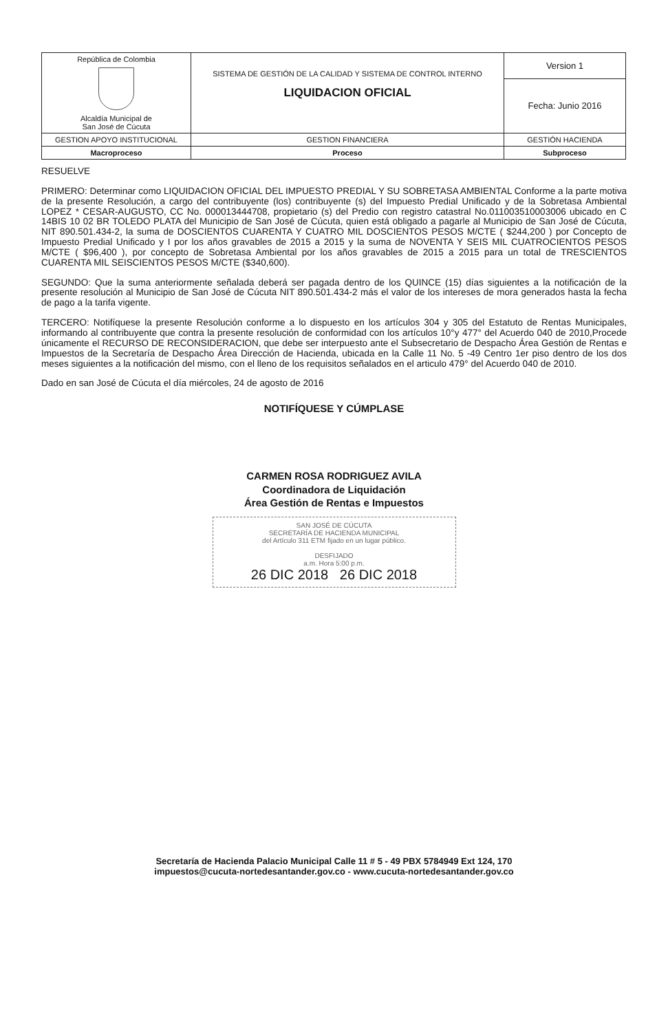| República de Colombia Alcaldía Municipal de San José de Cúcuta | SISTEMA DE GESTIÓN DE LA CALIDAD Y SISTEMA DE CONTROL INTERNO LIQUIDACION OFICIAL | Version 1 |
| | | Fecha: Junio 2016 |
| GESTION APOYO INSTITUCIONAL | GESTION FINANCIERA | GESTIÓN HACIENDA |
| Macroproceso | Proceso | Subproceso |
RESUELVE
PRIMERO: Determinar como LIQUIDACION OFICIAL DEL IMPUESTO PREDIAL Y SU SOBRETASA AMBIENTAL Conforme a la parte motiva de la presente Resolución, a cargo del contribuyente (los) contribuyente (s) del Impuesto Predial Unificado y de la Sobretasa Ambiental LOPEZ * CESAR-AUGUSTO, CC No. 000013444708, propietario (s) del Predio con registro catastral No.011003510003006 ubicado en C 14BIS 10 02 BR TOLEDO PLATA del Municipio de San José de Cúcuta, quien está obligado a pagarle al Municipio de San José de Cúcuta, NIT 890.501.434-2, la suma de DOSCIENTOS CUARENTA Y CUATRO MIL DOSCIENTOS PESOS M/CTE ( $244,200 ) por Concepto de Impuesto Predial Unificado y I por los años gravables de 2015 a 2015 y la suma de NOVENTA Y SEIS MIL CUATROCIENTOS PESOS M/CTE ( $96,400 ), por concepto de Sobretasa Ambiental por los años gravables de 2015 a 2015 para un total de TRESCIENTOS CUARENTA MIL SEISCIENTOS PESOS M/CTE ($340,600).
SEGUNDO: Que la suma anteriormente señalada deberá ser pagada dentro de los QUINCE (15) días siguientes a la notificación de la presente resolución al Municipio de San José de Cúcuta NIT 890.501.434-2 más el valor de los intereses de mora generados hasta la fecha de pago a la tarifa vigente.
TERCERO: Notifíquese la presente Resolución conforme a lo dispuesto en los artículos 304 y 305 del Estatuto de Rentas Municipales, informando al contribuyente que contra la presente resolución de conformidad con los artículos 10°y 477° del Acuerdo 040 de 2010,Procede únicamente el RECURSO DE RECONSIDERACION, que debe ser interpuesto ante el Subsecretario de Despacho Área Gestión de Rentas e Impuestos de la Secretaría de Despacho Área Dirección de Hacienda, ubicada en la Calle 11 No. 5 -49 Centro 1er piso dentro de los dos meses siguientes a la notificación del mismo, con el lleno de los requisitos señalados en el articulo 479° del Acuerdo 040 de 2010.
Dado en san José de Cúcuta el día miércoles, 24 de agosto de 2016
NOTIFÍQUESE Y CÚMPLASE
CARMEN ROSA RODRIGUEZ AVILA
Coordinadora de Liquidación
Área Gestión de Rentas e Impuestos
SAN JOSÉ DE CÚCUTA
SECRETARÍA DE HACIENDA MUNICIPAL
del Artículo 311 ETM fijado en un lugar público.
DESFIJADO
a.m. Hora 5:00 p.m.
26 DIC 2018 26 DIC 2018
Secretaría de Hacienda Palacio Municipal Calle 11 # 5 - 49 PBX 5784949 Ext 124, 170
impuestos@cucuta-nortedesantander.gov.co - www.cucuta-nortedesantander.gov.co